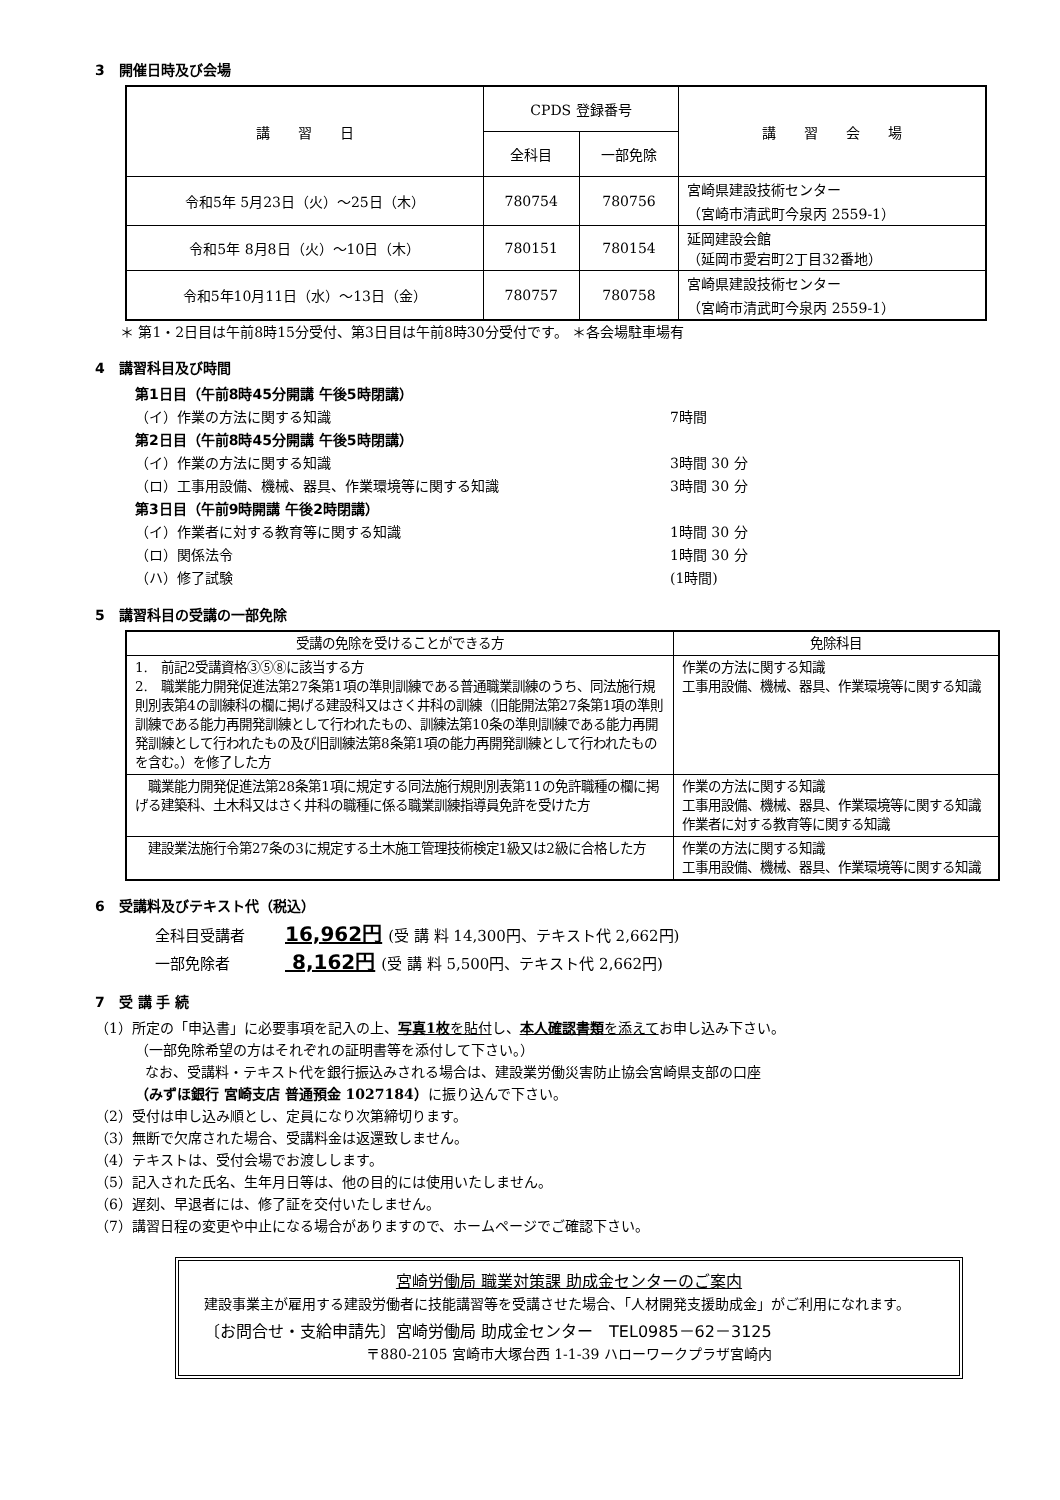3　開催日時及び会場
| 講 習 日 | CPDS 登録番号 | | 講 習 会 場 |
| --- | --- | --- | --- |
| | 全科目 | 一部免除 | |
| 令和5年 5月23日（火）～25日（木） | 780754 | 780756 | 宮崎県建設技術センター （宮崎市清武町今泉丙 2559-1） |
| 令和5年 8月8日（火）～10日（木） | 780151 | 780154 | 延岡建設会館 （延岡市愛宕町2丁目32番地） |
| 令和5年10月11日（水）～13日（金） | 780757 | 780758 | 宮崎県建設技術センター （宮崎市清武町今泉丙 2559-1） |
＊ 第1・2日目は午前8時15分受付、第3日目は午前8時30分受付です。 ＊各会場駐車場有
4　講習科目及び時間
第1日目（午前8時45分開講 午後5時閉講）
（イ）作業の方法に関する知識 7時間
第2日目（午前8時45分開講 午後5時閉講）
（イ）作業の方法に関する知識 3時間 30 分
（ロ）工事用設備、機械、器具、作業環境等に関する知識 3時間 30 分
第3日目（午前9時開講 午後2時閉講）
（イ）作業者に対する教育等に関する知識 1時間 30 分
（ロ）関係法令 1時間 30 分
（ハ）修了試験 (1時間)
5　講習科目の受講の一部免除
| 受講の免除を受けることができる方 | 免除科目 |
| 1. 前記2受講資格③⑤⑧に該当する方 2. 職業能力開発促進法第27条第1項の準則訓練である普通職業訓練のうち、同法施行規則別表第4の訓練科の欄に掲げる建設科又はさく井科の訓練（旧能開法第27条第1項の準則訓練である能力再開発訓練として行われたもの、訓練法第10条の準則訓練である能力再開発訓練として行われたもの及び旧訓練法第8条第1項の能力再開発訓練として行われたものを含む。）を修了した方 | 作業の方法に関する知識 工事用設備、機械、器具、作業環境等に関する知識 |
| 職業能力開発促進法第28条第1項に規定する同法施行規則別表第11の免許職種の欄に掲げる建築科、土木科又はさく井科の職種に係る職業訓練指導員免許を受けた方 | 作業の方法に関する知識 工事用設備、機械、器具、作業環境等に関する知識 作業者に対する教育等に関する知識 |
| 建設業法施行令第27条の3に規定する土木施工管理技術検定1級又は2級に合格した方 | 作業の方法に関する知識 工事用設備、機械、器具、作業環境等に関する知識 |
6　受講料及びテキスト代（税込）
全科目受講者 16,962円 (受 講 料 14,300円、テキスト代 2,662円)
一部免除者　 8,162円 (受 講 料 5,500円、テキスト代 2,662円)
7　受 講 手 続
（1）所定の「申込書」に必要事項を記入の上、写真1枚を貼付し、本人確認書類を添えてお申し込み下さい。
（一部免除希望の方はそれぞれの証明書等を添付して下さい。）
なお、受講料・テキスト代を銀行振込みされる場合は、建設業労働災害防止協会宮崎県支部の口座
（みずほ銀行 宮崎支店 普通預金 1027184）に振り込んで下さい。
（2）受付は申し込み順とし、定員になり次第締切ります。
（3）無断で欠席された場合、受講料金は返還致しません。
（4）テキストは、受付会場でお渡しします。
（5）記入された氏名、生年月日等は、他の目的には使用いたしません。
（6）遅刻、早退者には、修了証を交付いたしません。
（7）講習日程の変更や中止になる場合がありますので、ホームページでご確認下さい。
宮崎労働局 職業対策課 助成金センターのご案内
建設事業主が雇用する建設労働者に技能講習等を受講させた場合、「人材開発支援助成金」がご利用になれます。
〔お問合せ・支給申請先〕宮崎労働局 助成金センター　TEL0985－62－3125
〒880-2105 宮崎市大塚台西 1-1-39 ハローワークプラザ宮崎内